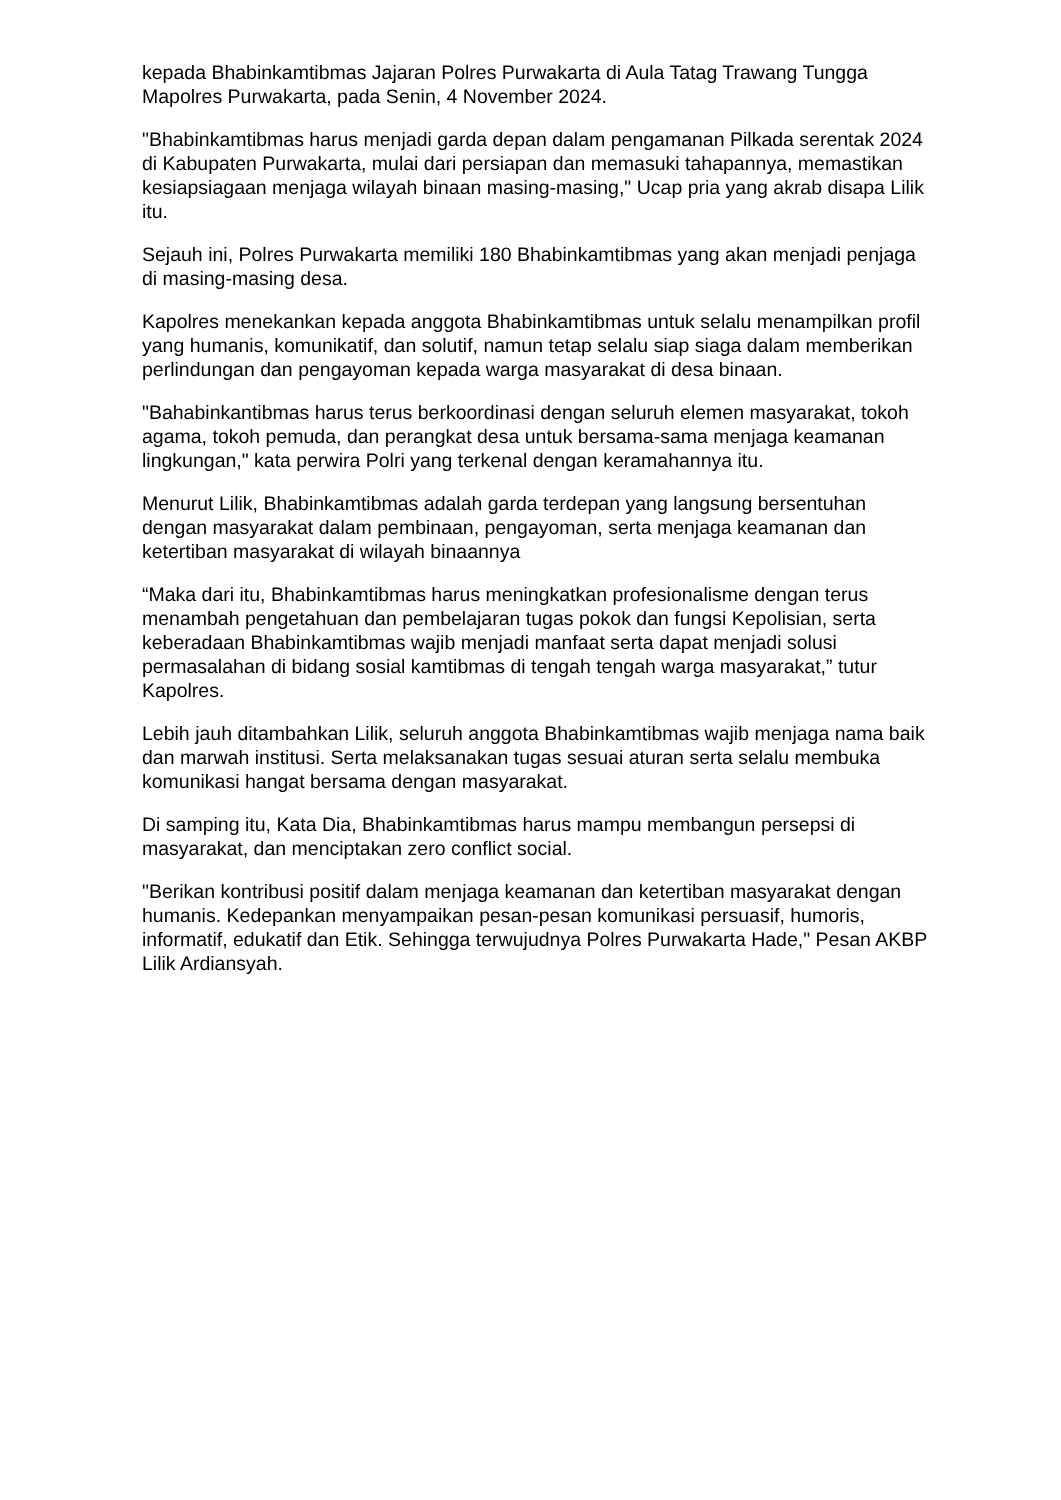kepada Bhabinkamtibmas Jajaran Polres Purwakarta di Aula Tatag Trawang Tungga Mapolres Purwakarta, pada Senin, 4 November 2024.
"Bhabinkamtibmas harus menjadi garda depan dalam pengamanan Pilkada serentak 2024 di Kabupaten Purwakarta, mulai dari persiapan dan memasuki tahapannya, memastikan kesiapsiagaan menjaga wilayah binaan masing-masing," Ucap pria yang akrab disapa Lilik itu.
Sejauh ini, Polres Purwakarta memiliki 180 Bhabinkamtibmas yang akan menjadi penjaga di masing-masing desa.
Kapolres menekankan kepada anggota Bhabinkamtibmas untuk selalu menampilkan profil yang humanis, komunikatif, dan solutif, namun tetap selalu siap siaga dalam memberikan perlindungan dan pengayoman kepada warga masyarakat di desa binaan.
"Bahabinkantibmas harus terus berkoordinasi dengan seluruh elemen masyarakat, tokoh agama, tokoh pemuda, dan perangkat desa untuk bersama-sama menjaga keamanan lingkungan," kata perwira Polri yang terkenal dengan keramahannya itu.
Menurut Lilik, Bhabinkamtibmas adalah garda terdepan yang langsung bersentuhan dengan masyarakat dalam pembinaan, pengayoman, serta menjaga keamanan dan ketertiban masyarakat di wilayah binaannya
“Maka dari itu, Bhabinkamtibmas harus meningkatkan profesionalisme dengan terus menambah pengetahuan dan pembelajaran tugas pokok dan fungsi Kepolisian, serta keberadaan Bhabinkamtibmas wajib menjadi manfaat serta dapat menjadi solusi permasalahan di bidang sosial kamtibmas di tengah tengah warga masyarakat,” tutur Kapolres.
Lebih jauh ditambahkan Lilik, seluruh anggota Bhabinkamtibmas wajib menjaga nama baik dan marwah institusi. Serta melaksanakan tugas sesuai aturan serta selalu membuka komunikasi hangat bersama dengan masyarakat.
Di samping itu, Kata Dia, Bhabinkamtibmas harus mampu membangun persepsi di masyarakat, dan menciptakan zero conflict social.
"Berikan kontribusi positif dalam menjaga keamanan dan ketertiban masyarakat dengan humanis. Kedepankan menyampaikan pesan-pesan komunikasi persuasif, humoris, informatif, edukatif dan Etik. Sehingga terwujudnya Polres Purwakarta Hade," Pesan AKBP Lilik Ardiansyah.